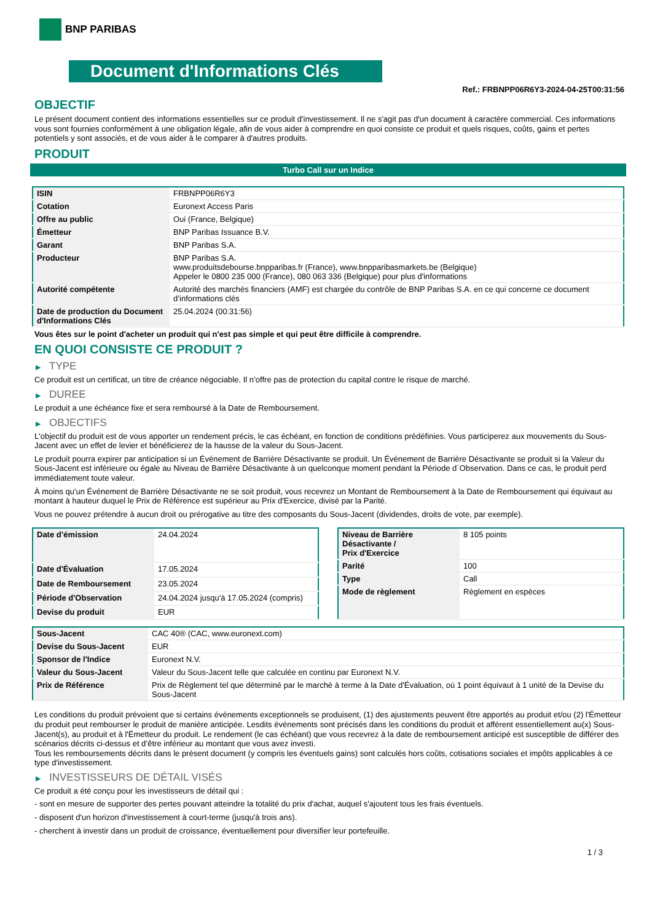BNP PARIBAS
Document d'Informations Clés
Ref.: FRBNPP06R6Y3-2024-04-25T00:31:56
OBJECTIF
Le présent document contient des informations essentielles sur ce produit d'investissement. Il ne s'agit pas d'un document à caractère commercial. Ces informations vous sont fournies conformément à une obligation légale, afin de vous aider à comprendre en quoi consiste ce produit et quels risques, coûts, gains et pertes potentiels y sont associés, et de vous aider à le comparer à d'autres produits.
PRODUIT
Turbo Call sur un Indice
| ISIN | FRBNPP06R6Y3 |
| Cotation | Euronext Access Paris |
| Offre au public | Oui (France, Belgique) |
| Émetteur | BNP Paribas Issuance B.V. |
| Garant | BNP Paribas S.A. |
| Producteur | BNP Paribas S.A. www.produitsdebourse.bnpparibas.fr (France), www.bnpparibasmarkets.be (Belgique) Appeler le 0800 235 000 (France), 080 063 336 (Belgique) pour plus d'informations |
| Autorité compétente | Autorité des marchés financiers (AMF) est chargée du contrôle de BNP Paribas S.A. en ce qui concerne ce document d’informations clés |
| Date de production du Document d'Informations Clés | 25.04.2024 (00:31:56) |
Vous êtes sur le point d'acheter un produit qui n'est pas simple et qui peut être difficile à comprendre.
EN QUOI CONSISTE CE PRODUIT ?
▶ TYPE
Ce produit est un certificat, un titre de créance négociable. Il n’offre pas de protection du capital contre le risque de marché.
▶ DUREE
Le produit a une échéance fixe et sera remboursé à la Date de Remboursement.
▶ OBJECTIFS
L'objectif du produit est de vous apporter un rendement précis, le cas échéant, en fonction de conditions prédéfinies. Vous participerez aux mouvements du Sous-Jacent avec un effet de levier et bénéficierez de la hausse de la valeur du Sous-Jacent.
Le produit pourra expirer par anticipation si un Événement de Barrière Désactivante se produit. Un Événement de Barrière Désactivante se produit si la Valeur du Sous-Jacent est inférieure ou égale au Niveau de Barrière Désactivante à un quelconque moment pendant la Période d´Observation. Dans ce cas, le produit perd immédiatement toute valeur.
À moins qu'un Événement de Barrière Désactivante ne se soit produit, vous recevrez un Montant de Remboursement à la Date de Remboursement qui équivaut au montant à hauteur duquel le Prix de Référence est supérieur au Prix d'Exercice, divisé par la Parité.
Vous ne pouvez prétendre à aucun droit ou prérogative au titre des composants du Sous-Jacent (dividendes, droits de vote, par exemple).
| Date d’émission | 24.04.2024 |
| Date d'Évaluation | 17.05.2024 |
| Date de Remboursement | 23.05.2024 |
| Période d'Observation | 24.04.2024 jusqu'à 17.05.2024 (compris) |
| Devise du produit | EUR |
| Niveau de Barrière Désactivante / Prix d'Exercice | 8 105 points |
| Parité | 100 |
| Type | Call |
| Mode de règlement | Règlement en espèces |
| Sous-Jacent | CAC 40® (CAC, www.euronext.com) |
| Devise du Sous-Jacent | EUR |
| Sponsor de l'Indice | Euronext N.V. |
| Valeur du Sous-Jacent | Valeur du Sous-Jacent telle que calculée en continu par Euronext N.V. |
| Prix de Référence | Prix de Règlement tel que déterminé par le marché à terme à la Date d'Évaluation, où 1 point équivaut à 1 unité de la Devise du Sous-Jacent |
Les conditions du produit prévoient que si certains événements exceptionnels se produisent, (1) des ajustements peuvent être apportés au produit et/ou (2) l'Émetteur du produit peut rembourser le produit de manière anticipée. Lesdits événements sont précisés dans les conditions du produit et afférent essentiellement au(x) Sous-Jacent(s), au produit et à l'Émetteur du produit. Le rendement (le cas échéant) que vous recevrez à la date de remboursement anticipé est susceptible de différer des scénarios décrits ci-dessus et d’être inférieur au montant que vous avez investi.
Tous les remboursements décrits dans le présent document (y compris les éventuels gains) sont calculés hors coûts, cotisations sociales et impôts applicables à ce type d'investissement.
▶ INVESTISSEURS DE DÉTAIL VISÉS
Ce produit a été conçu pour les investisseurs de détail qui :
- sont en mesure de supporter des pertes pouvant atteindre la totalité du prix d'achat, auquel s'ajoutent tous les frais éventuels.
- disposent d'un horizon d'investissement à court-terme (jusqu'à trois ans).
- cherchent à investir dans un produit de croissance, éventuellement pour diversifier leur portefeuille.
1 / 3